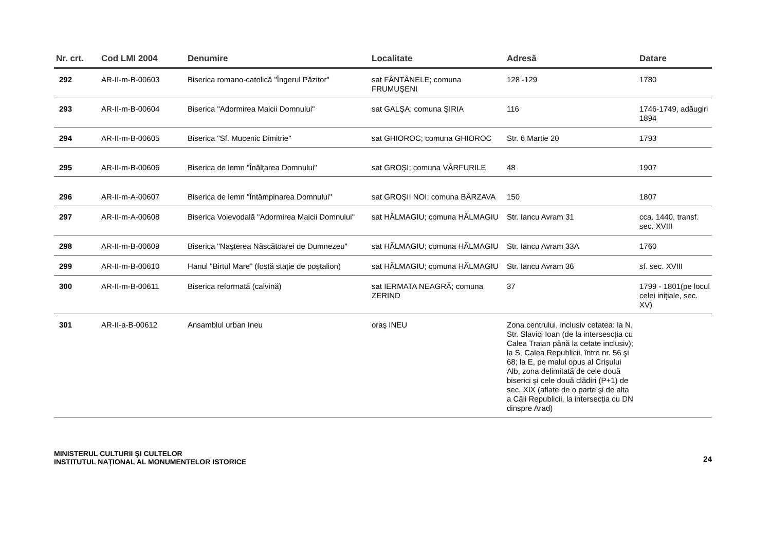| Nr. crt. | Cod LMI 2004 | Denumire | Localitate | Adresă | Datare |
| --- | --- | --- | --- | --- | --- |
| 292 | AR-II-m-B-00603 | Biserica romano-catolică "Îngerul Păzitor" | sat FÂNTÂNELE; comuna FRUMUŞENI | 128 -129 | 1780 |
| 293 | AR-II-m-B-00604 | Biserica "Adormirea Maicii Domnului" | sat GALŞA; comuna ŞIRIA | 116 | 1746-1749, adăugiri 1894 |
| 294 | AR-II-m-B-00605 | Biserica "Sf. Mucenic Dimitrie" | sat GHIOROC; comuna GHIOROC | Str. 6 Martie 20 | 1793 |
| 295 | AR-II-m-B-00606 | Biserica de lemn "Înălțarea Domnului" | sat GROŞI; comuna VÂRFURILE | 48 | 1907 |
| 296 | AR-II-m-A-00607 | Biserica de lemn "Întâmpinarea Domnului" | sat GROŞII NOI; comuna BÂRZAVA | 150 | 1807 |
| 297 | AR-II-m-A-00608 | Biserica Voievodală "Adormirea Maicii Domnului" | sat HĂLMAGIU; comuna HĂLMAGIU | Str. Iancu Avram 31 | cca. 1440, transf. sec. XVIII |
| 298 | AR-II-m-B-00609 | Biserica "Naşterea Născătoarei de Dumnezeu" | sat HĂLMAGIU; comuna HĂLMAGIU | Str. Iancu Avram 33A | 1760 |
| 299 | AR-II-m-B-00610 | Hanul "Birtul Mare” (fostă stație de poştalion) | sat HĂLMAGIU; comuna HĂLMAGIU | Str. Iancu Avram 36 | sf. sec. XVIII |
| 300 | AR-II-m-B-00611 | Biserica reformată (calvină) | sat IERMATA NEAGRĂ; comuna ZERIND | 37 | 1799 - 1801(pe locul celei inițiale, sec. XV) |
| 301 | AR-II-a-B-00612 | Ansamblul urban Ineu | oraş INEU | Zona centrului, inclusiv cetatea: la N, Str. Slavici Ioan (de la intersescția cu Calea Traian până la cetate inclusiv); la S, Calea Republicii, între nr. 56 şi 68; la E, pe malul opus al Crişului Alb, zona delimitată de cele două biserici şi cele două clădiri (P+1) de sec. XIX (aflate de o parte şi de alta a Căii Republicii, la intersecția cu DN dinspre Arad) | |
MINISTERUL CULTURII ŞI CULTELOR
INSTITUTUL NAȚIONAL AL MONUMENTELOR ISTORICE
24